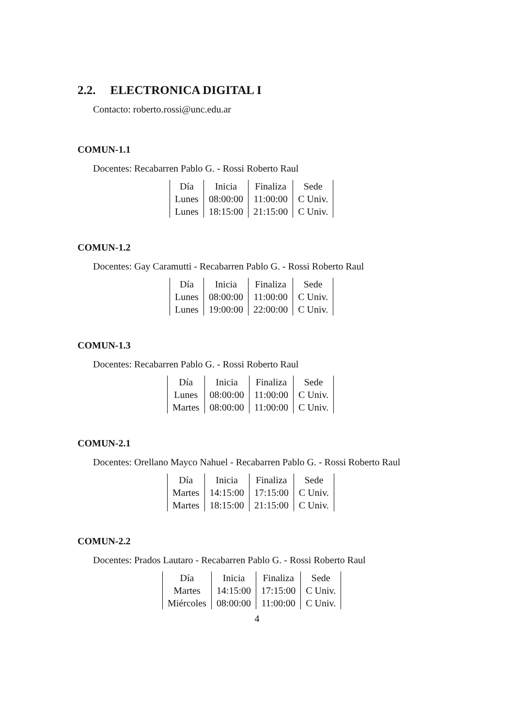2.2. ELECTRONICA DIGITAL I
Contacto: roberto.rossi@unc.edu.ar
COMUN-1.1
Docentes: Recabarren Pablo G. - Rossi Roberto Raul
| Día | Inicia | Finaliza | Sede |
| Lunes | 08:00:00 | 11:00:00 | C Univ. |
| Lunes | 18:15:00 | 21:15:00 | C Univ. |
COMUN-1.2
Docentes: Gay Caramutti - Recabarren Pablo G. - Rossi Roberto Raul
| Día | Inicia | Finaliza | Sede |
| Lunes | 08:00:00 | 11:00:00 | C Univ. |
| Lunes | 19:00:00 | 22:00:00 | C Univ. |
COMUN-1.3
Docentes: Recabarren Pablo G. - Rossi Roberto Raul
| Día | Inicia | Finaliza | Sede |
| Lunes | 08:00:00 | 11:00:00 | C Univ. |
| Martes | 08:00:00 | 11:00:00 | C Univ. |
COMUN-2.1
Docentes: Orellano Mayco Nahuel - Recabarren Pablo G. - Rossi Roberto Raul
| Día | Inicia | Finaliza | Sede |
| Martes | 14:15:00 | 17:15:00 | C Univ. |
| Martes | 18:15:00 | 21:15:00 | C Univ. |
COMUN-2.2
Docentes: Prados Lautaro - Recabarren Pablo G. - Rossi Roberto Raul
| Día | Inicia | Finaliza | Sede |
| Martes | 14:15:00 | 17:15:00 | C Univ. |
| Miércoles | 08:00:00 | 11:00:00 | C Univ. |
4